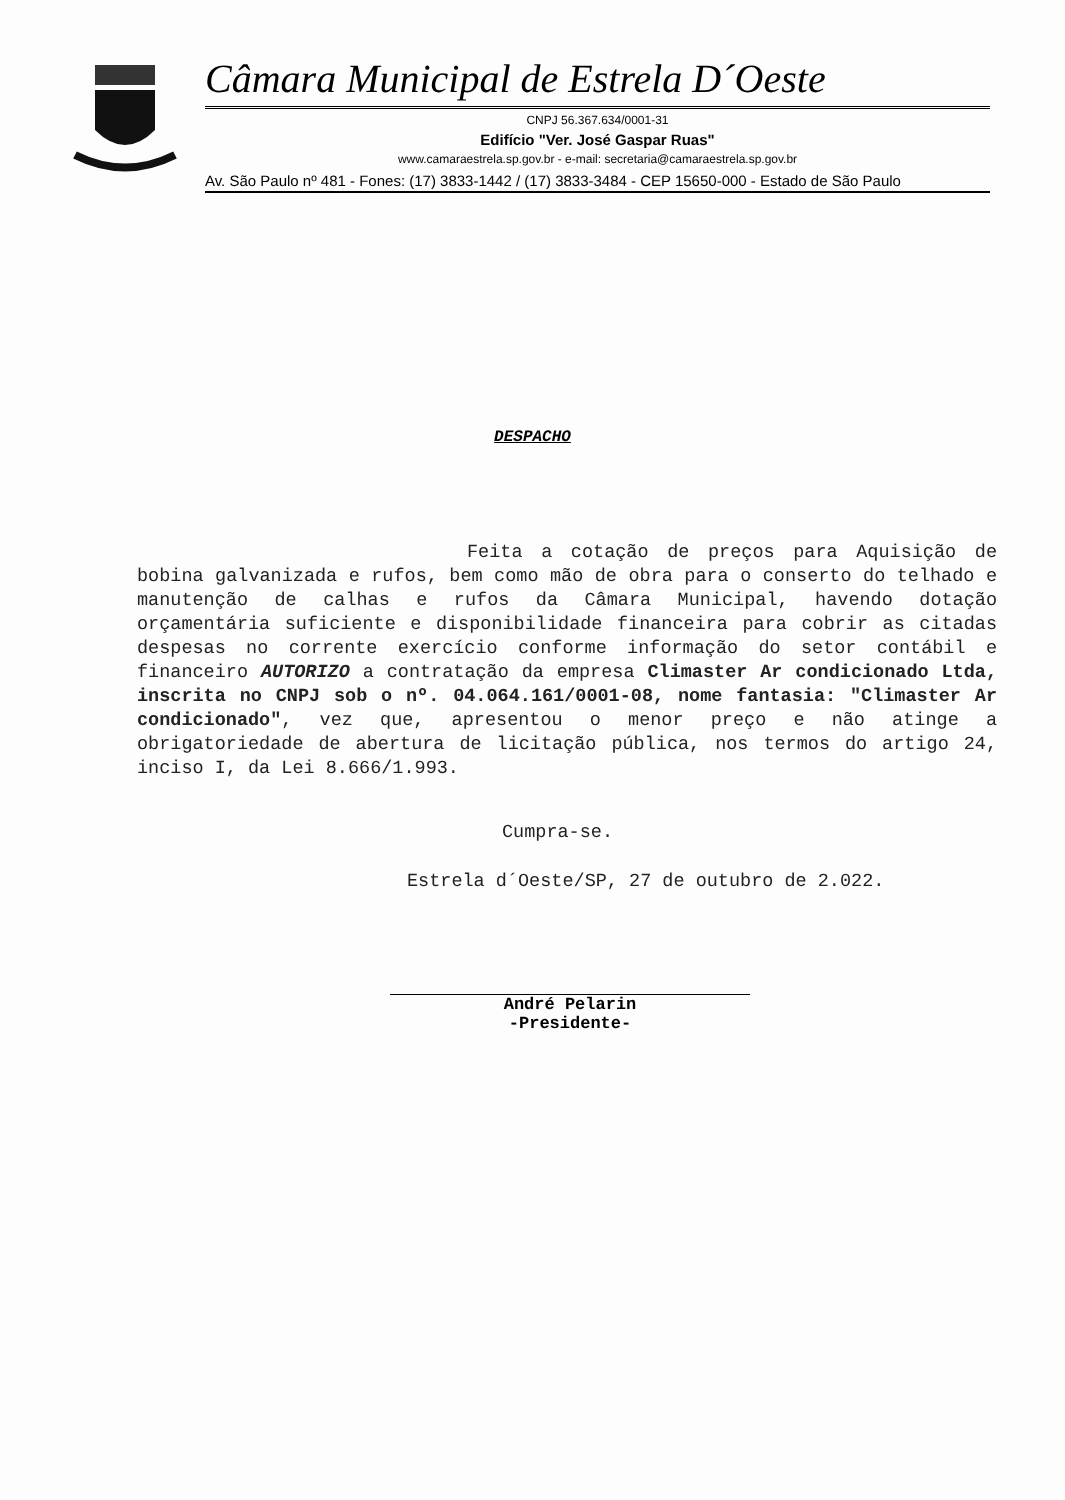Câmara Municipal de Estrela D´Oeste
CNPJ 56.367.634/0001-31
Edifício "Ver. José Gaspar Ruas"
www.camaraestrela.sp.gov.br - e-mail: secretaria@camaraestrela.sp.gov.br
Av. São Paulo nº 481 - Fones: (17) 3833-1442 / (17) 3833-3484 - CEP 15650-000 - Estado de São Paulo
DESPACHO
Feita a cotação de preços para Aquisição de bobina galvanizada e rufos, bem como mão de obra para o conserto do telhado e manutenção de calhas e rufos da Câmara Municipal, havendo dotação orçamentária suficiente e disponibilidade financeira para cobrir as citadas despesas no corrente exercício conforme informação do setor contábil e financeiro AUTORIZO a contratação da empresa Climaster Ar condicionado Ltda, inscrita no CNPJ sob o nº. 04.064.161/0001-08, nome fantasia: "Climaster Ar condicionado", vez que, apresentou o menor preço e não atinge a obrigatoriedade de abertura de licitação pública, nos termos do artigo 24, inciso I, da Lei 8.666/1.993.
Cumpra-se.
Estrela d´Oeste/SP, 27 de outubro de 2.022.
André Pelarin
-Presidente-